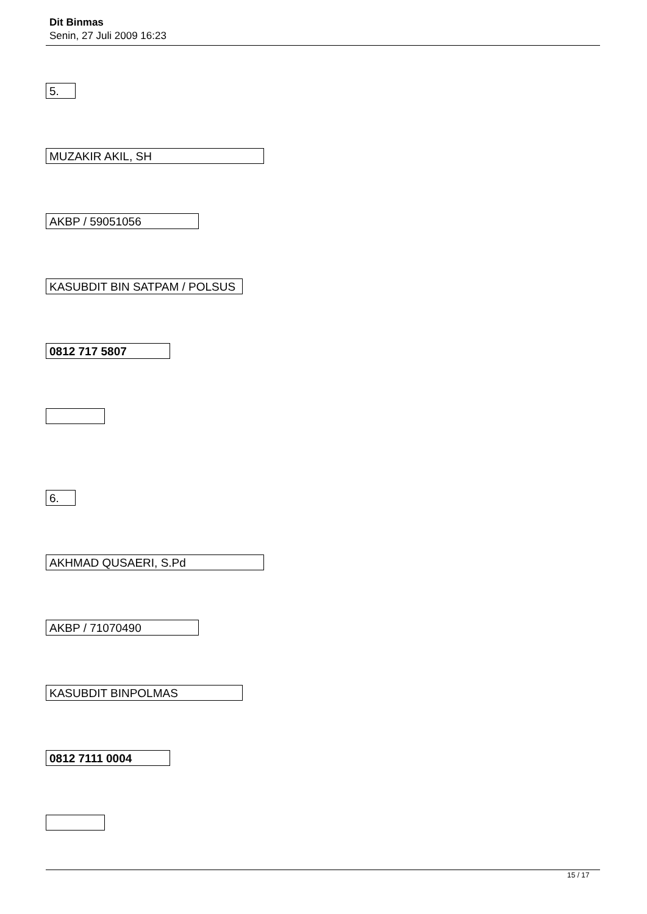Dit Binmas
Senin, 27 Juli 2009 16:23
5.
MUZAKIR AKIL, SH
AKBP / 59051056
KASUBDIT BIN SATPAM / POLSUS
0812 717 5807
6.
AKHMAD QUSAERI, S.Pd
AKBP / 71070490
KASUBDIT BINPOLMAS
0812 7111 0004
15 / 17